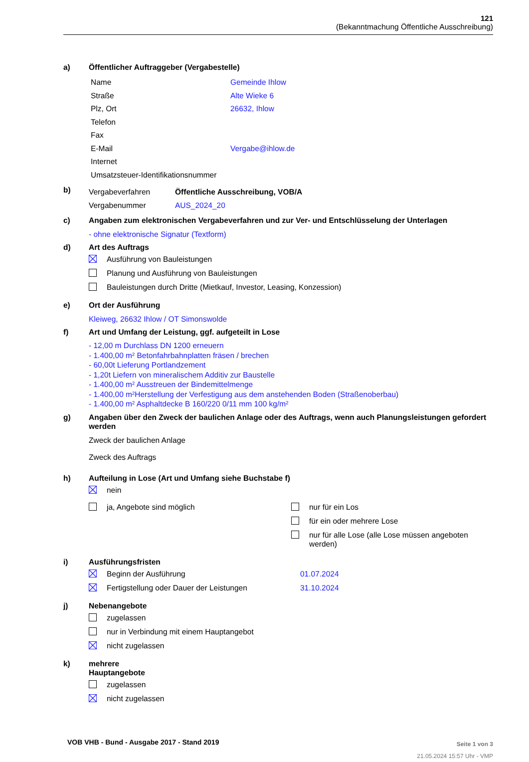121
(Bekanntmachung Öffentliche Ausschreibung)
a) Öffentlicher Auftraggeber (Vergabestelle)
Name Gemeinde Ihlow
Straße Alte Wieke 6
Plz, Ort 26632, Ihlow
Telefon
Fax
E-Mail Vergabe@ihlow.de
Internet
Umsatzsteuer-Identifikationsnummer
b)
Vergabeverfahren Öffentliche Ausschreibung, VOB/A
Vergabenummer AUS_2024_20
c) Angaben zum elektronischen Vergabeverfahren und zur Ver- und Entschlüsselung der Unterlagen
- ohne elektronische Signatur (Textform)
d) Art des Auftrags
Ausführung von Bauleistungen
Planung und Ausführung von Bauleistungen
Bauleistungen durch Dritte (Mietkauf, Investor, Leasing, Konzession)
e) Ort der Ausführung
Kleiweg, 26632 Ihlow / OT Simonswolde
f) Art und Umfang der Leistung, ggf. aufgeteilt in Lose
- 12,00 m Durchlass DN 1200 erneuern
- 1.400,00 m² Betonfahrbahnplatten fräsen / brechen
- 60,00t Lieferung Portlandzement
- 1,20t Liefern von mineralischem Additiv zur Baustelle
- 1.400,00 m² Ausstreuen der Bindemittelmenge
- 1.400,00 m²Herstellung der Verfestigung aus dem anstehenden Boden (Straßenoberbau)
- 1.400,00 m² Asphaltdecke B 160/220 0/11 mm 100 kg/m²
g) Angaben über den Zweck der baulichen Anlage oder des Auftrags, wenn auch Planungsleistungen gefordert werden
Zweck der baulichen Anlage
Zweck des Auftrags
h) Aufteilung in Lose (Art und Umfang siehe Buchstabe f)
nein
ja, Angebote sind möglich nur für ein Los
für ein oder mehrere Lose
nur für alle Lose (alle Lose müssen angeboten werden)
i) Ausführungsfristen
Beginn der Ausführung 01.07.2024
Fertigstellung oder Dauer der Leistungen 31.10.2024
j) Nebenangebote
zugelassen
nur in Verbindung mit einem Hauptangebot
nicht zugelassen
k) mehrere
Hauptangebote
zugelassen
nicht zugelassen
VOB VHB - Bund - Ausgabe 2017 - Stand 2019
Seite 1 von 3
21.05.2024 15:57 Uhr - VMP